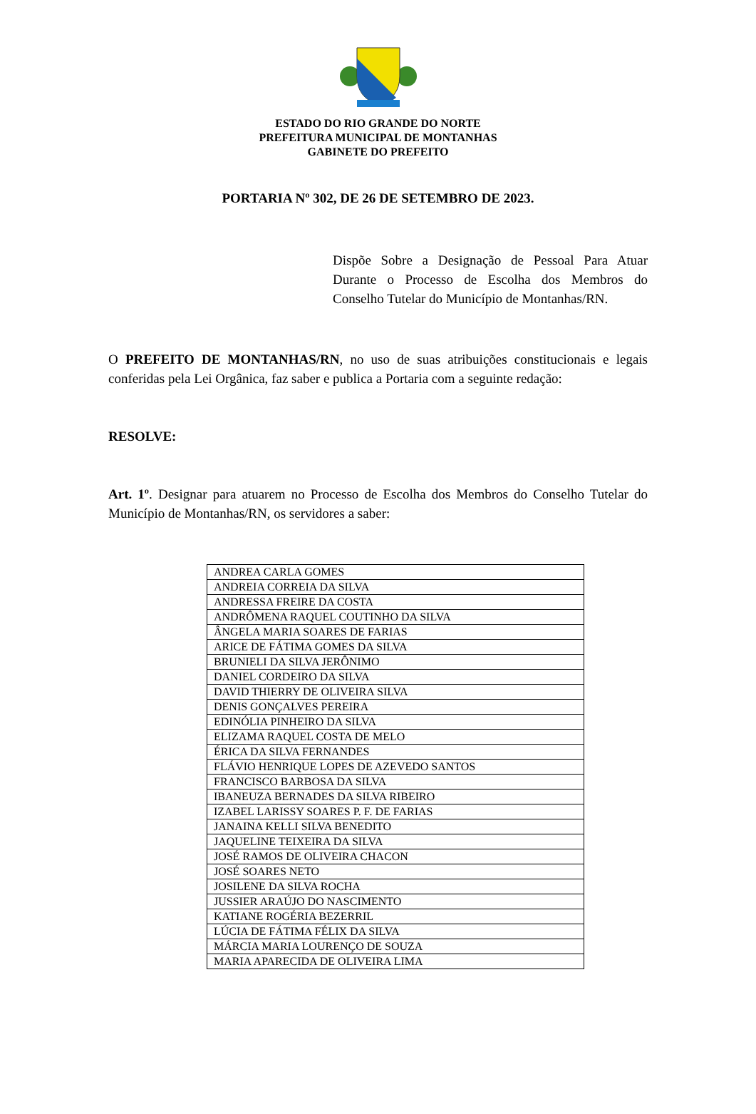ESTADO DO RIO GRANDE DO NORTE
PREFEITURA MUNICIPAL DE MONTANHAS
GABINETE DO PREFEITO
PORTARIA Nº 302, DE 26 DE SETEMBRO DE 2023.
Dispõe Sobre a Designação de Pessoal Para Atuar Durante o Processo de Escolha dos Membros do Conselho Tutelar do Município de Montanhas/RN.
O PREFEITO DE MONTANHAS/RN, no uso de suas atribuições constitucionais e legais conferidas pela Lei Orgânica, faz saber e publica a Portaria com a seguinte redação:
RESOLVE:
Art. 1º. Designar para atuarem no Processo de Escolha dos Membros do Conselho Tutelar do Município de Montanhas/RN, os servidores a saber:
| ANDREA CARLA GOMES |
| ANDREIA CORREIA DA SILVA |
| ANDRESSA FREIRE DA COSTA |
| ANDRÔMENA RAQUEL COUTINHO DA SILVA |
| ÂNGELA MARIA SOARES DE FARIAS |
| ARICE DE FÁTIMA GOMES DA SILVA |
| BRUNIELI DA SILVA JERÔNIMO |
| DANIEL CORDEIRO DA SILVA |
| DAVID THIERRY DE OLIVEIRA SILVA |
| DENIS GONÇALVES PEREIRA |
| EDINÓLIA PINHEIRO DA SILVA |
| ELIZAMA RAQUEL COSTA DE MELO |
| ÉRICA DA SILVA FERNANDES |
| FLÁVIO HENRIQUE LOPES DE AZEVEDO SANTOS |
| FRANCISCO BARBOSA DA SILVA |
| IBANEUZA BERNADES DA SILVA RIBEIRO |
| IZABEL LARISSY SOARES P. F. DE FARIAS |
| JANAINA KELLI SILVA BENEDITO |
| JAQUELINE TEIXEIRA DA SILVA |
| JOSÉ RAMOS DE OLIVEIRA CHACON |
| JOSÉ SOARES NETO |
| JOSILENE DA SILVA ROCHA |
| JUSSIER ARAÚJO DO NASCIMENTO |
| KATIANE ROGÉRIA BEZERRIL |
| LÚCIA DE FÁTIMA FÉLIX DA SILVA |
| MÁRCIA MARIA LOURENÇO DE SOUZA |
| MARIA APARECIDA DE OLIVEIRA LIMA |